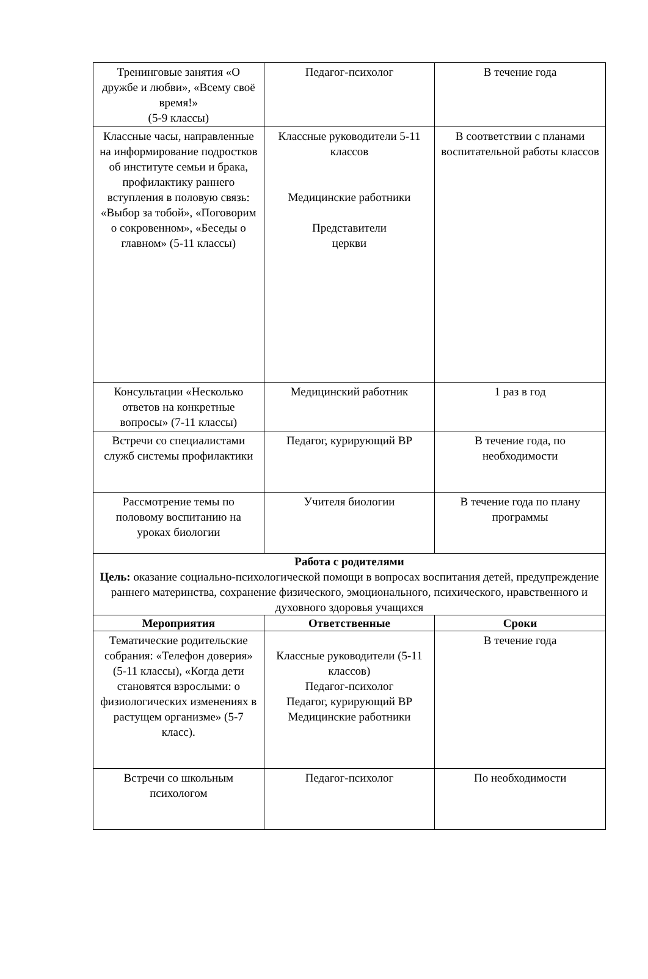| Тренинговые занятия «О дружбе и любви», «Всему своё время!» (5-9 классы) | Педагог-психолог | В течение года |
| Классные часы, направленные на информирование подростков об институте семьи и брака, профилактику раннего вступления в половую связь: «Выбор за тобой», «Поговорим о сокровенном», «Беседы о главном» (5-11 классы) | Классные руководители 5-11 классов Медицинские работники Представители церкви | В соответствии с планами воспитательной работы классов |
| Консультации «Несколько ответов на конкретные вопросы» (7-11 классы) | Медицинский работник | 1 раз в год |
| Встречи со специалистами служб системы профилактики | Педагог, курирующий ВР | В течение года, по необходимости |
| Рассмотрение темы по половому воспитанию на уроках биологии | Учителя биологии | В течение года по плану программы |
| Работа с родителями Цель: оказание социально-психологической помощи в вопросах воспитания детей, предупреждение раннего материнства, сохранение физического, эмоционального, психического, нравственного и духовного здоровья учащихся | | |
| Мероприятия | Ответственные | Сроки |
| Тематические родительские собрания: «Телефон доверия» (5-11 классы), «Когда дети становятся взрослыми: о физиологических изменениях в растущем организме» (5-7 класс). | Классные руководители (5-11 классов) Педагог-психолог Педагог, курирующий ВР Медицинские работники | В течение года |
| Встречи со школьным психологом | Педагог-психолог | По необходимости |